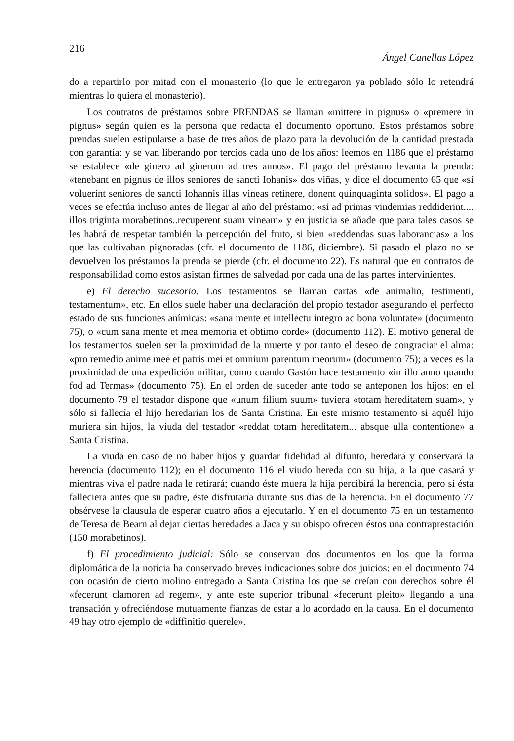216 Ángel Canellas López
do a repartirlo por mitad con el monasterio (lo que le entregaron ya poblado sólo lo retendrá mientras lo quiera el monasterio).
Los contratos de préstamos sobre PRENDAS se llaman «mittere in pignus» o «premere in pignus» según quien es la persona que redacta el documento oportuno. Estos préstamos sobre prendas suelen estipularse a base de tres años de plazo para la devolución de la cantidad prestada con garantía: y se van liberando por tercios cada uno de los años: leemos en 1186 que el préstamo se establece «de ginero ad ginerum ad tres annos». El pago del préstamo levanta la prenda: «tenebant en pignus de illos seniores de sancti Iohanis» dos viñas, y dice el documento 65 que «si voluerint seniores de sancti Iohannis illas vineas retinere, donent quinquaginta solidos». El pago a veces se efectúa incluso antes de llegar al año del préstamo: «si ad primas vindemias reddiderint.... illos triginta morabetinos..recuperent suam vineam» y en justicia se añade que para tales casos se les habrá de respetar también la percepción del fruto, si bien «reddendas suas laborancias» a los que las cultivaban pignoradas (cfr. el documento de 1186, diciembre). Si pasado el plazo no se devuelven los préstamos la prenda se pierde (cfr. el documento 22). Es natural que en contratos de responsabilidad como estos asistan firmes de salvedad por cada una de las partes intervinientes.
e) El derecho sucesorio: Los testamentos se llaman cartas «de animalio, testimenti, testamentum», etc. En ellos suele haber una declaración del propio testador asegurando el perfecto estado de sus funciones anímicas: «sana mente et intellectu integro ac bona voluntate» (documento 75), o «cum sana mente et mea memoria et obtimo corde» (documento 112). El motivo general de los testamentos suelen ser la proximidad de la muerte y por tanto el deseo de congraciar el alma: «pro remedio anime mee et patris mei et omnium parentum meorum» (documento 75); a veces es la proximidad de una expedición militar, como cuando Gastón hace testamento «in illo anno quando fod ad Termas» (documento 75). En el orden de suceder ante todo se anteponen los hijos: en el documento 79 el testador dispone que «unum filium suum» tuviera «totam hereditatem suam», y sólo si fallecía el hijo heredarían los de Santa Cristina. En este mismo testamento si aquél hijo muriera sin hijos, la viuda del testador «reddat totam hereditatem... absque ulla contentione» a Santa Cristina.
La viuda en caso de no haber hijos y guardar fidelidad al difunto, heredará y conservará la herencia (documento 112); en el documento 116 el viudo hereda con su hija, a la que casará y mientras viva el padre nada le retirará; cuando éste muera la hija percibirá la herencia, pero si ésta falleciera antes que su padre, éste disfrutaría durante sus días de la herencia. En el documento 77 obsérvese la clausula de esperar cuatro años a ejecutarlo. Y en el documento 75 en un testamento de Teresa de Bearn al dejar ciertas heredades a Jaca y su obispo ofrecen éstos una contraprestación (150 morabetinos).
f) El procedimiento judicial: Sólo se conservan dos documentos en los que la forma diplomática de la noticia ha conservado breves indicaciones sobre dos juicios: en el documento 74 con ocasión de cierto molino entregado a Santa Cristina los que se creían con derechos sobre él «fecerunt clamoren ad regem», y ante este superior tribunal «fecerunt pleito» llegando a una transación y ofreciéndose mutuamente fianzas de estar a lo acordado en la causa. En el documento 49 hay otro ejemplo de «diffinitio querele».